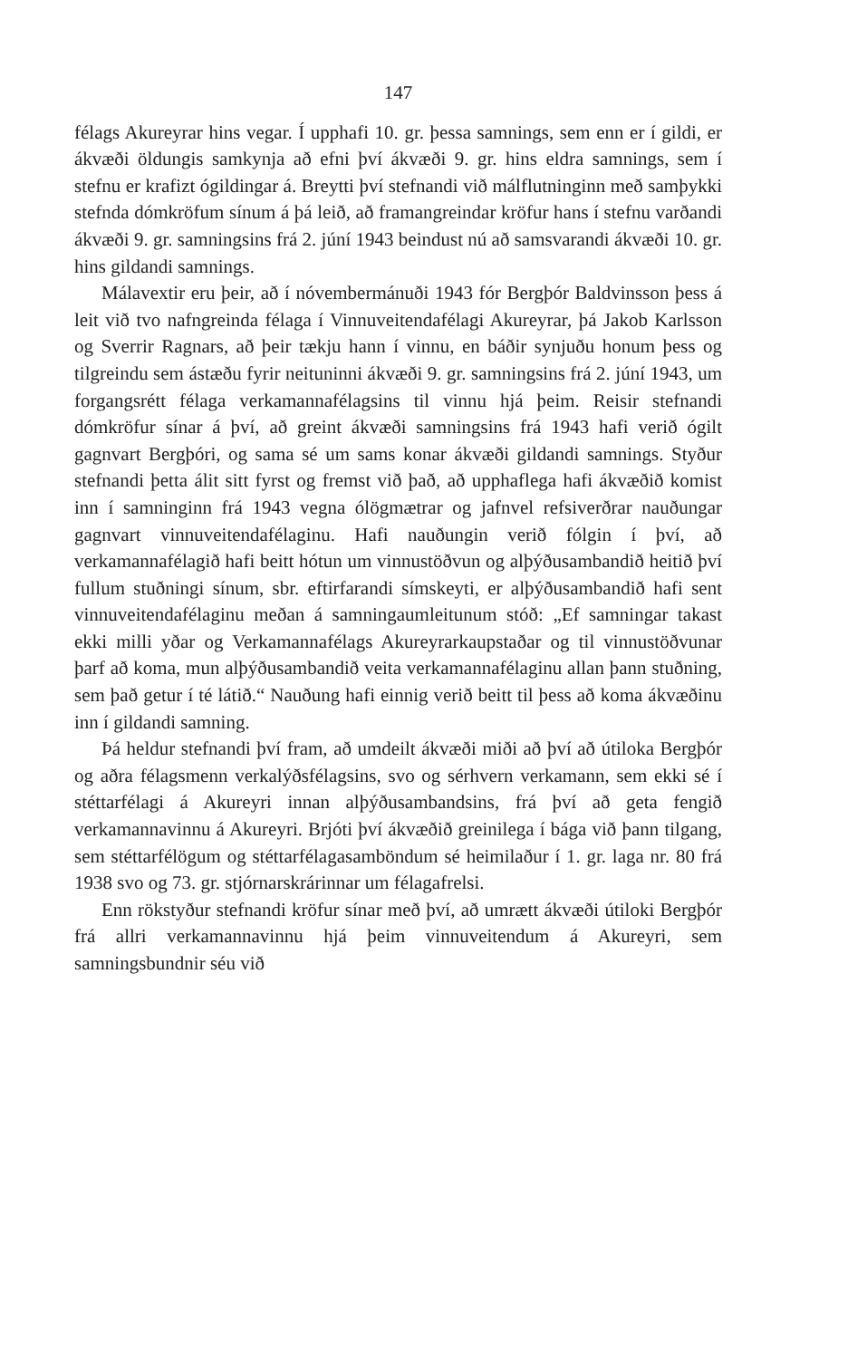147
félags Akureyrar hins vegar. Í upphafi 10. gr. þessa samnings, sem enn er í gildi, er ákvæði öldungis samkynja að efni því ákvæði 9. gr. hins eldra samnings, sem í stefnu er krafizt ógildingar á. Breytti því stefnandi við málflutninginn með samþykki stefnda dómkröfum sínum á þá leið, að framangreindar kröfur hans í stefnu varðandi ákvæði 9. gr. samningsins frá 2. júní 1943 beindust nú að samsvarandi ákvæði 10. gr. hins gildandi samnings.
Málavextir eru þeir, að í nóvembermánuði 1943 fór Bergþór Baldvinsson þess á leit við tvo nafngreinda félaga í Vinnuveitendafélagi Akureyrar, þá Jakob Karlsson og Sverrir Ragnars, að þeir tækju hann í vinnu, en báðir synjuðu honum þess og tilgreindu sem ástæðu fyrir neituninni ákvæði 9. gr. samningsins frá 2. júní 1943, um forgangsrétt félaga verkamannafélagsins til vinnu hjá þeim. Reisir stefnandi dómkröfur sínar á því, að greint ákvæði samningsins frá 1943 hafi verið ógilt gagnvart Bergþóri, og sama sé um sams konar ákvæði gildandi samnings. Styður stefnandi þetta álit sitt fyrst og fremst við það, að upphaflega hafi ákvæðið komist inn í samninginn frá 1943 vegna ólögmætrar og jafnvel refsiverðrar nauðungar gagnvart vinnuveitendafélaginu. Hafi nauðungin verið fólgin í því, að verkamannafélagið hafi beitt hótun um vinnustöðvun og alþýðusambandið heitið því fullum stuðningi sínum, sbr. eftirfarandi símskeyti, er alþýðusambandið hafi sent vinnuveitendafélaginu meðan á samningaumleitunum stóð: „Ef samningar takast ekki milli yðar og Verkamannafélags Akureyrarkaupstaðar og til vinnustöðvunar þarf að koma, mun alþýðusambandið veita verkamannafélaginu allan þann stuðning, sem það getur í té látið.“ Nauðung hafi einnig verið beitt til þess að koma ákvæðinu inn í gildandi samning.
Þá heldur stefnandi því fram, að umdeilt ákvæði miði að því að útiloka Bergþór og aðra félagsmenn verkalýðsfélagsins, svo og sérhvern verkamann, sem ekki sé í stéttarfélagi á Akureyri innan alþýðusambandsins, frá því að geta fengið verkamannavinnu á Akureyri. Brjóti því ákvæðið greinilega í bága við þann tilgang, sem stéttarfélögum og stéttarfélagasamböndum sé heimilaður í 1. gr. laga nr. 80 frá 1938 svo og 73. gr. stjórnarskrárinnar um félagafrelsi.
Enn rökstyður stefnandi kröfur sínar með því, að umrætt ákvæði útiloki Bergþór frá allri verkamannavinnu hjá þeim vinnuveitendum á Akureyri, sem samningsbundnir séu við